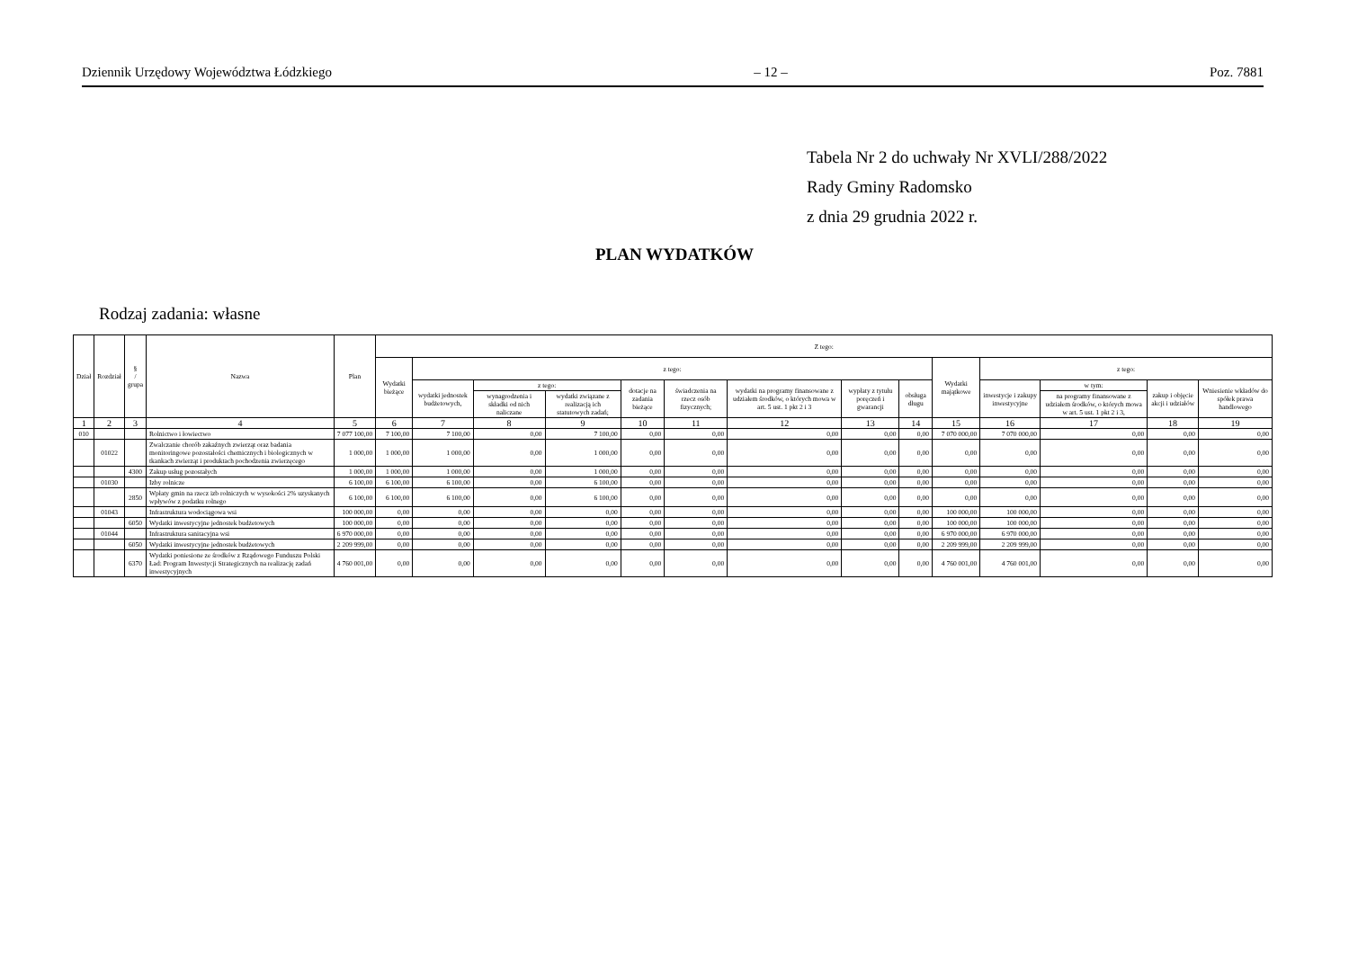Dziennik Urzędowy Województwa Łódzkiego – 12 – Poz. 7881
Tabela Nr 2 do uchwały Nr XVLI/288/2022
Rady Gminy Radomsko
z dnia 29 grudnia 2022 r.
PLAN WYDATKÓW
Rodzaj zadania: własne
| Dział | Rozdział | § / grupa | Nazwa | Plan | Z tego: | | | | | | | | | | | | | |
| --- | --- | --- | --- | --- | --- | --- | --- | --- | --- | --- | --- | --- | --- | --- | --- | --- | --- | --- |
| | | | | | Wydatki bieżące | z tego: | | | | | | | | Wydatki majątkowe | z tego: | | | |
| | | | | | | wydatki jednostek budżetowych, | z tego: | | dotacje na zadania bieżące | świadczenia na rzecz osób fizycznych; | wydatki na programy finansowane z udziałem środków, o których mowa w art. 5 ust. 1 pkt 2 i 3 | wypłaty z tytułu poręczeń i gwarancji | obsługa długu | | inwestycje i zakupy inwestycyjne | w tym: | zakup i objęcie akcji i udziałów | Wniesienie wkładów do spółek prawa handlowego |
| | | | | | | | wynagrodzenia i składki od nich naliczane | wydatki związane z realizacją ich statutowych zadań; | | | | | | | | na programy finansowane z udziałem środków, o których mowa w art. 5 ust. 1 pkt 2 i 3, | | |
| 1 | 2 | 3 | 4 | 5 | 6 | 7 | 8 | 9 | 10 | 11 | 12 | 13 | 14 | 15 | 16 | 17 | 18 | 19 |
| 010 | | | Rolnictwo i łowiectwo | 7 077 100,00 | 7 100,00 | 7 100,00 | 0,00 | 7 100,00 | 0,00 | 0,00 | 0,00 | 0,00 | 0,00 | 7 070 000,00 | 7 070 000,00 | 0,00 | 0,00 | 0,00 |
| | 01022 | | Zwalczanie chorób zakaźnych zwierząt oraz badania monitoringowe pozostałości chemicznych i biologicznych w tkankach zwierząt i produktach pochodzenia zwierzęcego | 1 000,00 | 1 000,00 | 1 000,00 | 0,00 | 1 000,00 | 0,00 | 0,00 | 0,00 | 0,00 | 0,00 | 0,00 | 0,00 | 0,00 | 0,00 | 0,00 |
| | | 4300 | Zakup usług pozostałych | 1 000,00 | 1 000,00 | 1 000,00 | 0,00 | 1 000,00 | 0,00 | 0,00 | 0,00 | 0,00 | 0,00 | 0,00 | 0,00 | 0,00 | 0,00 | 0,00 |
| | 01030 | | Izby rolnicze | 6 100,00 | 6 100,00 | 6 100,00 | 0,00 | 6 100,00 | 0,00 | 0,00 | 0,00 | 0,00 | 0,00 | 0,00 | 0,00 | 0,00 | 0,00 | 0,00 |
| | | 2850 | Wpłaty gmin na rzecz izb rolniczych w wysokości 2% uzyskanych wpływów z podatku rolnego | 6 100,00 | 6 100,00 | 6 100,00 | 0,00 | 6 100,00 | 0,00 | 0,00 | 0,00 | 0,00 | 0,00 | 0,00 | 0,00 | 0,00 | 0,00 | 0,00 |
| | 01043 | | Infrastruktura wodociągowa wsi | 100 000,00 | 0,00 | 0,00 | 0,00 | 0,00 | 0,00 | 0,00 | 0,00 | 0,00 | 0,00 | 100 000,00 | 100 000,00 | 0,00 | 0,00 | 0,00 |
| | | 6050 | Wydatki inwestycyjne jednostek budżetowych | 100 000,00 | 0,00 | 0,00 | 0,00 | 0,00 | 0,00 | 0,00 | 0,00 | 0,00 | 0,00 | 100 000,00 | 100 000,00 | 0,00 | 0,00 | 0,00 |
| | 01044 | | Infrastruktura sanitacyjna wsi | 6 970 000,00 | 0,00 | 0,00 | 0,00 | 0,00 | 0,00 | 0,00 | 0,00 | 0,00 | 0,00 | 6 970 000,00 | 6 970 000,00 | 0,00 | 0,00 | 0,00 |
| | | 6050 | Wydatki inwestycyjne jednostek budżetowych | 2 209 999,00 | 0,00 | 0,00 | 0,00 | 0,00 | 0,00 | 0,00 | 0,00 | 0,00 | 0,00 | 2 209 999,00 | 2 209 999,00 | 0,00 | 0,00 | 0,00 |
| | | 6370 | Wydatki poniesione ze środków z Rządowego Funduszu Polski Ład: Program Inwestycji Strategicznych na realizację zadań inwestycyjnych | 4 760 001,00 | 0,00 | 0,00 | 0,00 | 0,00 | 0,00 | 0,00 | 0,00 | 0,00 | 0,00 | 4 760 001,00 | 4 760 001,00 | 0,00 | 0,00 | 0,00 |